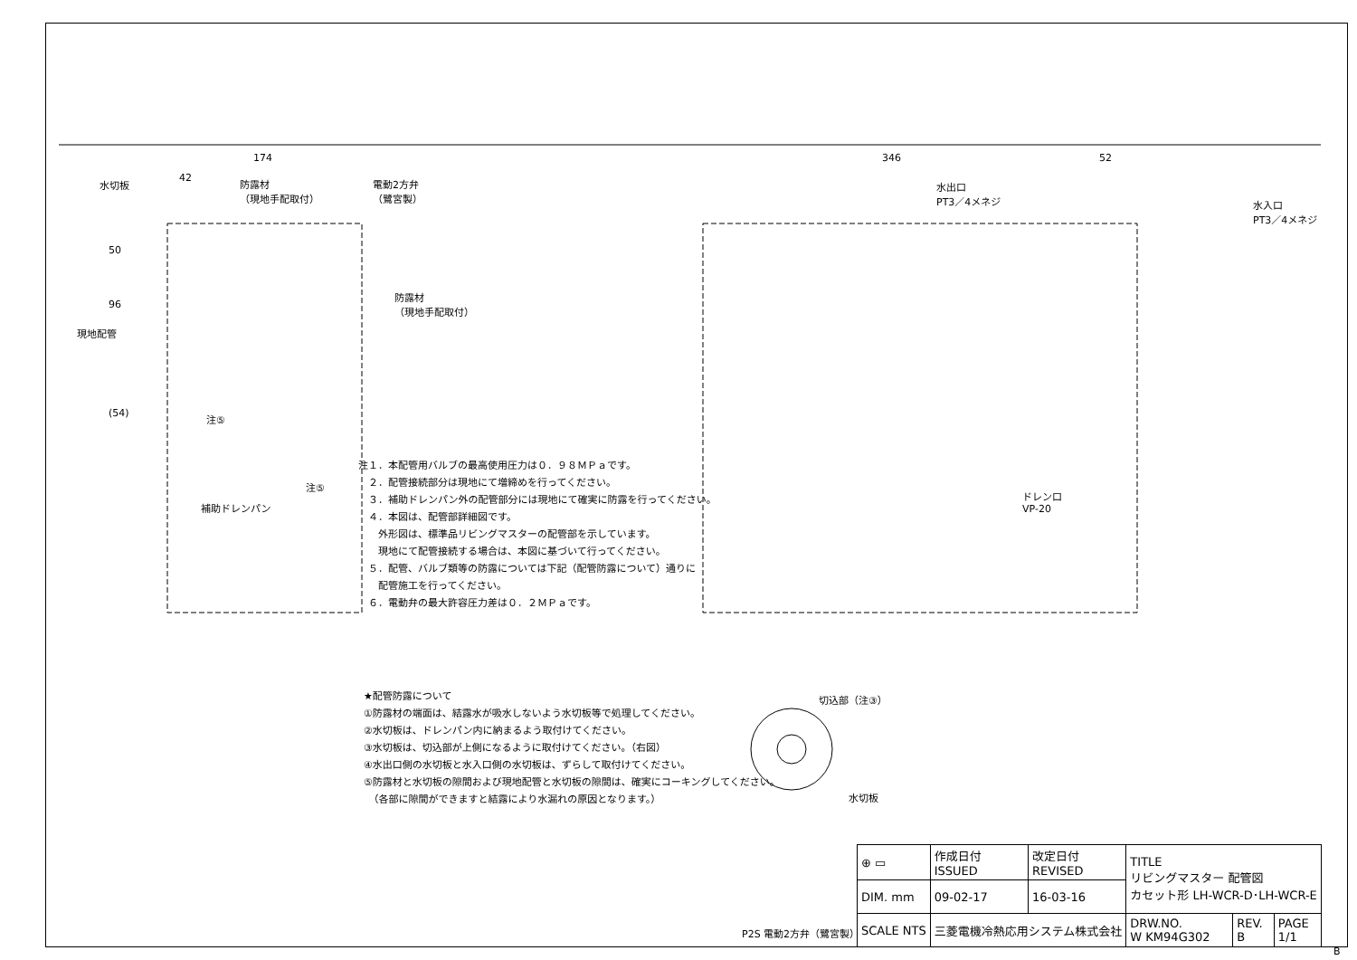174
42
水切板
防露材
（現地手配取付）
電動2方弁
（鷺宮製）
50
96
(54)
現地配管
防露材
（現地手配取付）
注⑤
注⑤
補助ドレンパン
346 52
水出口
PT3／4メネジ
水入口
PT3／4メネジ
ドレン口
VP-20
注１．本配管用バルブの最高使用圧力は０．９８ＭＰａです。
　２．配管接続部分は現地にて増締めを行ってください。
　３．補助ドレンパン外の配管部分には現地にて確実に防露を行ってください。
　４．本図は、配管部詳細図です。
　　外形図は、標準品リビングマスターの配管部を示しています。
　　現地にて配管接続する場合は、本図に基づいて行ってください。
　５．配管、バルブ類等の防露については下記（配管防露について）通りに
　　配管施工を行ってください。
　６．電動弁の最大許容圧力差は０．２ＭＰａです。
★配管防露について
①防露材の端面は、結露水が吸水しないよう水切板等で処理してください。
②水切板は、ドレンパン内に納まるよう取付けてください。
③水切板は、切込部が上側になるように取付けてください。（右図）
④水出口側の水切板と水入口側の水切板は、ずらして取付けてください。
⑤防露材と水切板の隙間および現地配管と水切板の隙間は、確実にコーキングしてください。
　（各部に隙間ができますと結露により水漏れの原因となります。）
切込部（注③）
水切板
P2S 電動2方弁（鷺宮製）
| ⊕ ▭ | 作成日付 ISSUED | 改定日付 REVISED | TITLE リビングマスター 配管図 カセット形 LH-WCR-D･LH-WCR-E | | |
| DIM. mm | 09-02-17 | 16-03-16 | | | |
| SCALE NTS | 三菱電機冷熱応用システム株式会社 | | DRW.NO. W KM94G302 | REV. B | PAGE 1/1 |
B